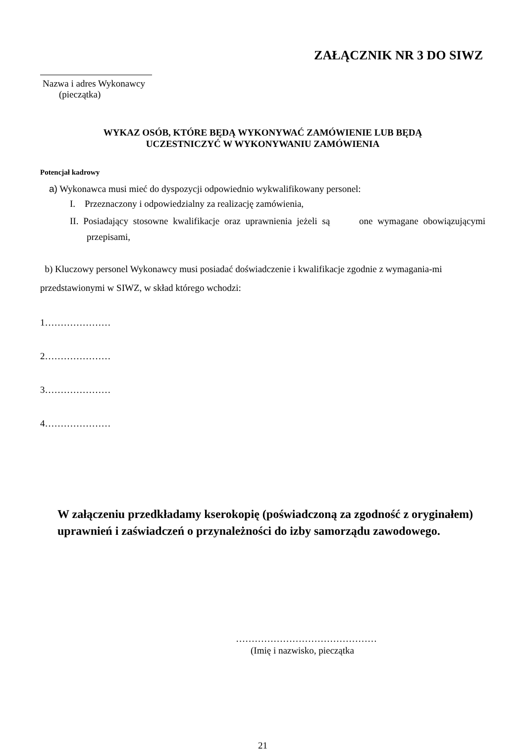ZAŁĄCZNIK NR 3 DO SIWZ
Nazwa i adres Wykonawcy
(pieczątka)
WYKAZ OSÓB, KTÓRE BĘDĄ WYKONYWAĆ ZAMÓWIENIE LUB BĘDĄ
UCZESTNICZYĆ W WYKONYWANIU ZAMÓWIENIA
Potencjał kadrowy
a) Wykonawca musi mieć do dyspozycji odpowiednio wykwalifikowany personel:
I. Przeznaczony i odpowiedzialny za realizację zamówienia,
II. Posiadający stosowne kwalifikacje oraz uprawnienia jeżeli są one wymagane obowiązującymi przepisami,
b) Kluczowy personel Wykonawcy musi posiadać doświadczenie i kwalifikacje zgodnie z wymagania-mi przedstawionymi w SIWZ, w skład którego wchodzi:
1…………………
2…………………
3…………………
4…………………
W załączeniu przedkładamy kserokopię (poświadczoną za zgodność z oryginałem) uprawnień i zaświadczeń o przynależności do izby samorządu zawodowego.
………………………………………
(Imię i nazwisko, pieczątka
21